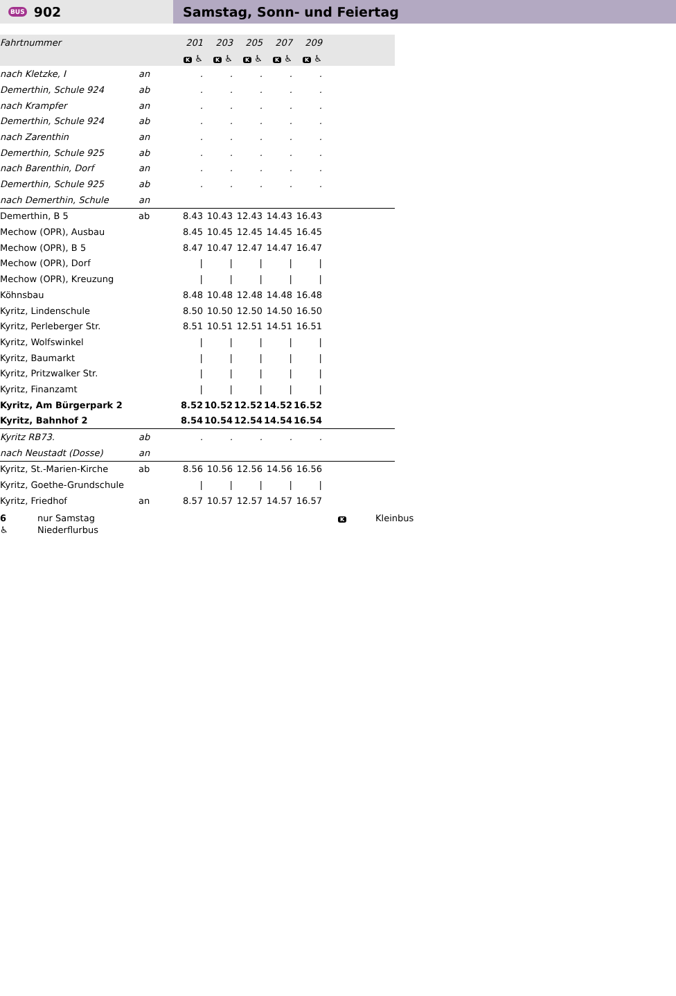BUS 902 Samstag, Sonn- und Feiertag
| Fahrtnummer | | 201 | 203 | 205 | 207 | 209 | |
| | | K ♿ | K ♿ | K ♿ | K ♿ | K ♿ | |
| nach Kletzke, I | an | . | . | . | . | . | |
| Demerthin, Schule 924 | ab | . | . | . | . | . | |
| nach Krampfer | an | . | . | . | . | . | |
| Demerthin, Schule 924 | ab | . | . | . | . | . | |
| nach Zarenthin | an | . | . | . | . | . | |
| Demerthin, Schule 925 | ab | . | . | . | . | . | |
| nach Barenthin, Dorf | an | . | . | . | . | . | |
| Demerthin, Schule 925 | ab | . | . | . | . | . | |
| nach Demerthin, Schule | an | | | | | | |
| Demerthin, B 5 | ab | 8.43 | 10.43 | 12.43 | 14.43 | 16.43 | |
| Mechow (OPR), Ausbau | | 8.45 | 10.45 | 12.45 | 14.45 | 16.45 | |
| Mechow (OPR), B 5 | | 8.47 | 10.47 | 12.47 | 14.47 | 16.47 | |
| Mechow (OPR), Dorf | | / | / | / | / | / | |
| Mechow (OPR), Kreuzung | | / | / | / | / | / | |
| Köhnsbau | | 8.48 | 10.48 | 12.48 | 14.48 | 16.48 | |
| Kyritz, Lindenschule | | 8.50 | 10.50 | 12.50 | 14.50 | 16.50 | |
| Kyritz, Perleberger Str. | | 8.51 | 10.51 | 12.51 | 14.51 | 16.51 | |
| Kyritz, Wolfswinkel | | / | / | / | / | / | |
| Kyritz, Baumarkt | | / | / | / | / | / | |
| Kyritz, Pritzwalker Str. | | / | / | / | / | / | |
| Kyritz, Finanzamt | | / | / | / | / | / | |
| Kyritz, Am Bürgerpark 2 | | 8.52 | 10.52 | 12.52 | 14.52 | 16.52 | |
| Kyritz, Bahnhof 2 | | 8.54 | 10.54 | 12.54 | 14.54 | 16.54 | |
| Kyritz RB73. | ab | . | . | . | . | . | |
| nach Neustadt (Dosse) | an | | | | | | |
| Kyritz, St.-Marien-Kirche | ab | 8.56 | 10.56 | 12.56 | 14.56 | 16.56 | |
| Kyritz, Goethe-Grundschule | | / | / | / | / | / | |
| Kyritz, Friedhof | an | 8.57 | 10.57 | 12.57 | 14.57 | 16.57 | |
6 nur Samstag K Kleinbus
♿ Niederflurbus